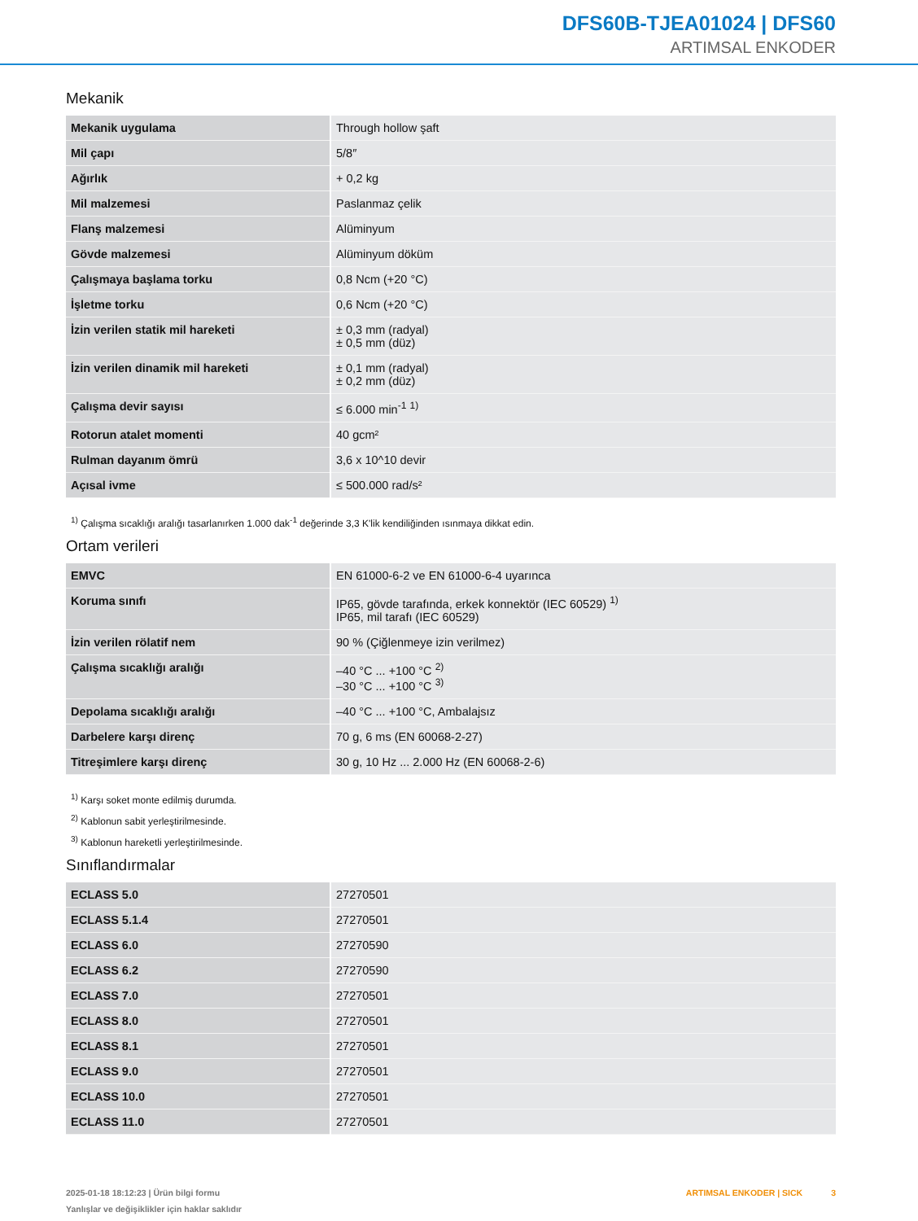DFS60B-TJEA01024 | DFS60
ARTIMSAL ENKODER
Mekanik
| Mekanik uygulama | Through hollow şaft |
| Mil çapı | 5/8″ |
| Ağırlık | + 0,2 kg |
| Mil malzemesi | Paslanmaz çelik |
| Flanş malzemesi | Alüminyum |
| Gövde malzemesi | Alüminyum döküm |
| Çalışmaya başlama torku | 0,8 Ncm (+20 °C) |
| İşletme torku | 0,6 Ncm (+20 °C) |
| İzin verilen statik mil hareketi | ± 0,3 mm (radyal) ± 0,5 mm (düz) |
| İzin verilen dinamik mil hareketi | ± 0,1 mm (radyal) ± 0,2 mm (düz) |
| Çalışma devir sayısı | ≤ 6.000 min<sup>-1</sup> <sup>1)</sup> |
| Rotorun atalet momenti | 40 gcm² |
| Rulman dayanım ömrü | 3,6 x 10^10 devir |
| Açısal ivme | ≤ 500.000 rad/s² |
<sup>1)</sup> Çalışma sıcaklığı aralığı tasarlanırken 1.000 dak<sup>-1</sup> değerinde 3,3 K'lik kendiliğinden ısınmaya dikkat edin.
Ortam verileri
| EMVC | EN 61000-6-2 ve EN 61000-6-4 uyarınca |
| Koruma sınıfı | IP65, gövde tarafında, erkek konnektör (IEC 60529) <sup>1)</sup> IP65, mil tarafı (IEC 60529) |
| İzin verilen rölatif nem | 90 % (Çiğlenmeye izin verilmez) |
| Çalışma sıcaklığı aralığı | –40 °C ... +100 °C <sup>2)</sup> –30 °C ... +100 °C <sup>3)</sup> |
| Depolama sıcaklığı aralığı | –40 °C ... +100 °C, Ambalajsız |
| Darbelere karşı direnç | 70 g, 6 ms (EN 60068-2-27) |
| Titreşimlere karşı direnç | 30 g, 10 Hz ... 2.000 Hz (EN 60068-2-6) |
<sup>1)</sup> Karşı soket monte edilmiş durumda.
<sup>2)</sup> Kablonun sabit yerleştirilmesinde.
<sup>3)</sup> Kablonun hareketli yerleştirilmesinde.
Sınıflandırmalar
| ECLASS 5.0 | 27270501 |
| ECLASS 5.1.4 | 27270501 |
| ECLASS 6.0 | 27270590 |
| ECLASS 6.2 | 27270590 |
| ECLASS 7.0 | 27270501 |
| ECLASS 8.0 | 27270501 |
| ECLASS 8.1 | 27270501 |
| ECLASS 9.0 | 27270501 |
| ECLASS 10.0 | 27270501 |
| ECLASS 11.0 | 27270501 |
2025-01-18 18:12:23 | Ürün bilgi formu
Yanlışlar ve değişiklikler için haklar saklıdır
ARTIMSAL ENKODER | SICK 3